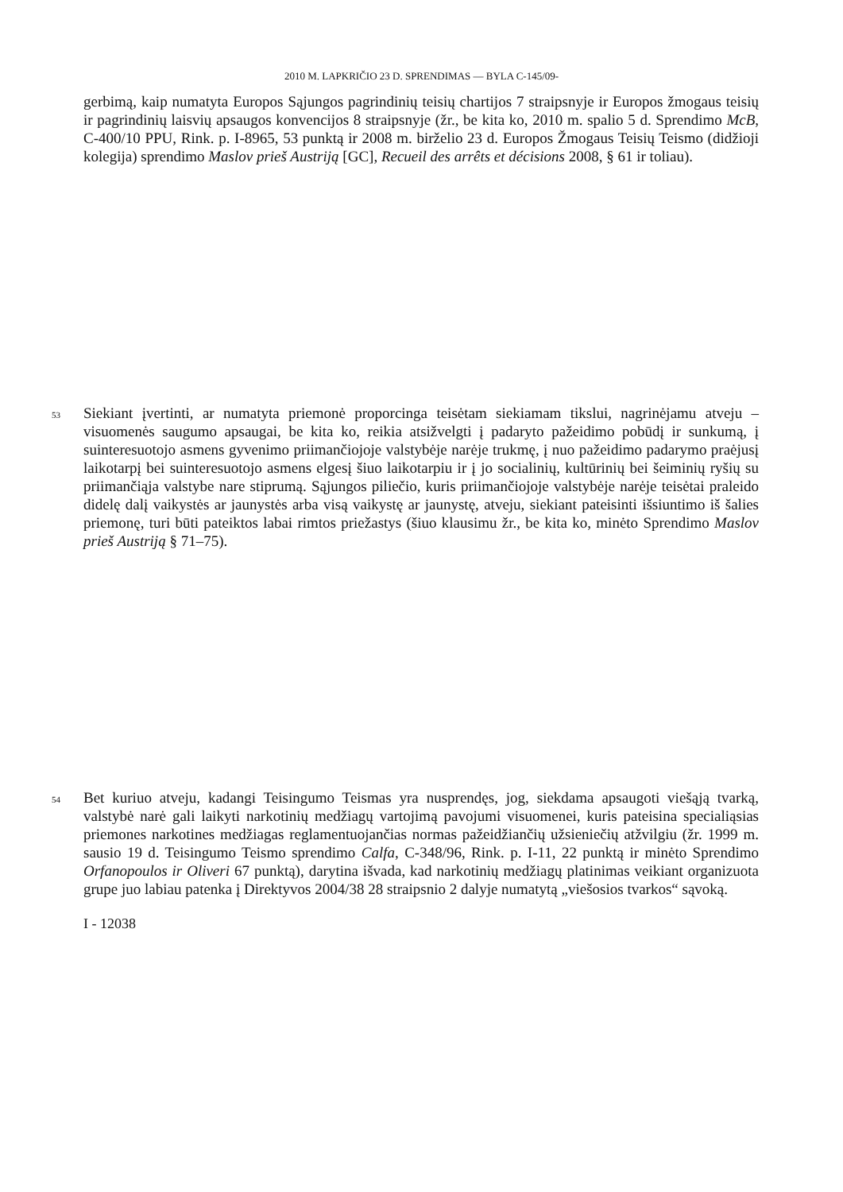2010 M. LAPKRIČIO 23 D. SPRENDIMAS — BYLA C-145/09-
gerbimą, kaip numatyta Europos Sąjungos pagrindinių teisių chartijos 7 straipsnyje ir Europos žmogaus teisių ir pagrindinių laisvių apsaugos konvencijos 8 straipsnyje (žr., be kita ko, 2010 m. spalio 5 d. Sprendimo McB, C-400/10 PPU, Rink. p. I-8965, 53 punktą ir 2008 m. birželio 23 d. Europos Žmogaus Teisių Teismo (didžioji kolegija) sprendimo Maslov prieš Austriją [GC], Recueil des arrêts et décisions 2008, § 61 ir toliau).
53 Siekiant įvertinti, ar numatyta priemonė proporcinga teisėtam siekiamam tikslui, nagrinėjamu atveju – visuomenės saugumo apsaugai, be kita ko, reikia atsižvelgti į padaryto pažeidimo pobūdį ir sunkumą, į suinteresuotojo asmens gyvenimo priimančiojoje valstybėje narėje trukmę, į nuo pažeidimo padarymo praėjusį laikotarpį bei suinteresuotojo asmens elgesį šiuo laikotarpiu ir į jo socialinių, kultūrinių bei šeiminių ryšių su priimančiąja valstybe nare stiprumą. Sąjungos piliečio, kuris priimančiojoje valstybėje narėje teisėtai praleido didelę dalį vaikystės ar jaunystės arba visą vaikystę ar jaunystę, atveju, siekiant pateisinti išsiuntimo iš šalies priemonę, turi būti pateiktos labai rimtos priežastys (šiuo klausimu žr., be kita ko, minėto Sprendimo Maslov prieš Austriją § 71–75).
54 Bet kuriuo atveju, kadangi Teisingumo Teismas yra nusprendęs, jog, siekdama apsaugoti viešąją tvarką, valstybė narė gali laikyti narkotinių medžiagų vartojimą pavojumi visuomenei, kuris pateisina specialiąsias priemones narkotines medžiagas reglamentuojančias normas pažeidžiančių užsieniečių atžvilgiu (žr. 1999 m. sausio 19 d. Teisingumo Teismo sprendimo Calfa, C-348/96, Rink. p. I-11, 22 punktą ir minėto Sprendimo Orfanopoulos ir Oliveri 67 punktą), darytina išvada, kad narkotinių medžiagų platinimas veikiant organizuota grupe juo labiau patenka į Direktyvos 2004/38 28 straipsnio 2 dalyje numatytą „viešosios tvarkos“ sąvoką.
I - 12038